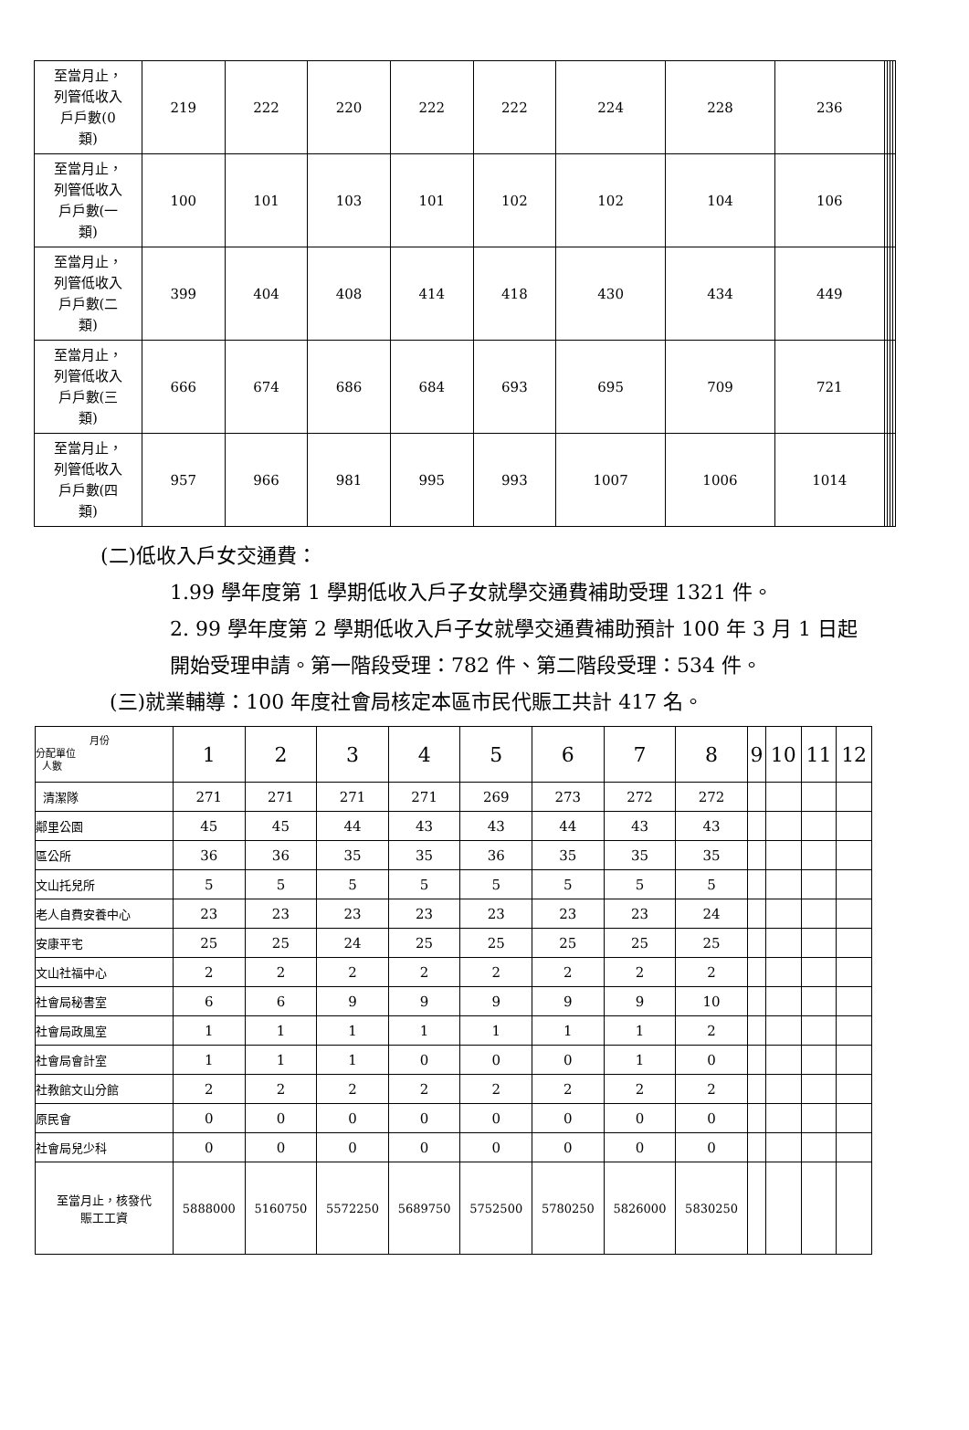| 至當月止， 列管低收入 戶戶數(0 類) | 219 | 222 | 220 | 222 | 222 | 224 | 228 | 236 | | | | |
| 至當月止， 列管低收入 戶戶數(一 類) | 100 | 101 | 103 | 101 | 102 | 102 | 104 | 106 | | | | |
| 至當月止， 列管低收入 戶戶數(二 類) | 399 | 404 | 408 | 414 | 418 | 430 | 434 | 449 | | | | |
| 至當月止， 列管低收入 戶戶數(三 類) | 666 | 674 | 686 | 684 | 693 | 695 | 709 | 721 | | | | |
| 至當月止， 列管低收入 戶戶數(四 類) | 957 | 966 | 981 | 995 | 993 | 1007 | 1006 | 1014 | | | | |
(二)低收入戶女交通費：
1.99 學年度第 1 學期低收入戶子女就學交通費補助受理 1321 件。
2. 99 學年度第 2 學期低收入戶子女就學交通費補助預計 100 年 3 月 1 日起開始受理申請。第一階段受理：782 件、第二階段受理：534 件。
(三)就業輔導：100 年度社會局核定本區市民代賑工共計 417 名。
| 月份 分配單位 人數 | 1 | 2 | 3 | 4 | 5 | 6 | 7 | 8 | 9 | 10 | 11 | 12 |
| 清潔隊 | 271 | 271 | 271 | 271 | 269 | 273 | 272 | 272 | | | | |
| 鄰里公園 | 45 | 45 | 44 | 43 | 43 | 44 | 43 | 43 | | | | |
| 區公所 | 36 | 36 | 35 | 35 | 36 | 35 | 35 | 35 | | | | |
| 文山托兒所 | 5 | 5 | 5 | 5 | 5 | 5 | 5 | 5 | | | | |
| 老人自費安養中心 | 23 | 23 | 23 | 23 | 23 | 23 | 23 | 24 | | | | |
| 安康平宅 | 25 | 25 | 24 | 25 | 25 | 25 | 25 | 25 | | | | |
| 文山社福中心 | 2 | 2 | 2 | 2 | 2 | 2 | 2 | 2 | | | | |
| 社會局秘書室 | 6 | 6 | 9 | 9 | 9 | 9 | 9 | 10 | | | | |
| 社會局政風室 | 1 | 1 | 1 | 1 | 1 | 1 | 1 | 2 | | | | |
| 社會局會計室 | 1 | 1 | 1 | 0 | 0 | 0 | 1 | 0 | | | | |
| 社教館文山分館 | 2 | 2 | 2 | 2 | 2 | 2 | 2 | 2 | | | | |
| 原民會 | 0 | 0 | 0 | 0 | 0 | 0 | 0 | 0 | | | | |
| 社會局兒少科 | 0 | 0 | 0 | 0 | 0 | 0 | 0 | 0 | | | | |
| 至當月止，核發代 賑工工資 | 5888000 | 5160750 | 5572250 | 5689750 | 5752500 | 5780250 | 5826000 | 5830250 | | | | |